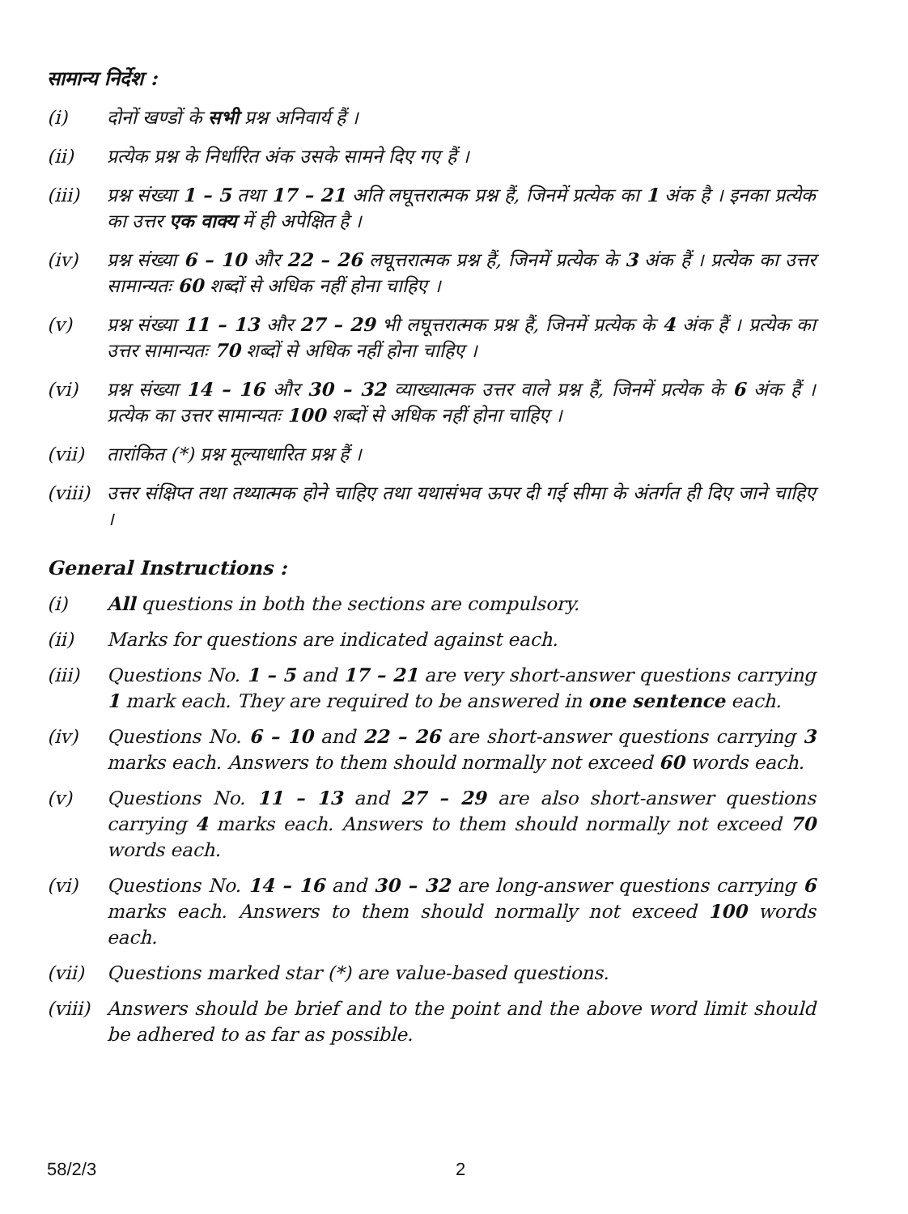सामान्य निर्देश :
(i) दोनों खण्डों के सभी प्रश्न अनिवार्य हैं ।
(ii) प्रत्येक प्रश्न के निर्धारित अंक उसके सामने दिए गए हैं ।
(iii) प्रश्न संख्या 1 – 5 तथा 17 – 21 अति लघूत्तरात्मक प्रश्न हैं, जिनमें प्रत्येक का 1 अंक है । इनका प्रत्येक का उत्तर एक वाक्य में ही अपेक्षित है ।
(iv) प्रश्न संख्या 6 – 10 और 22 – 26 लघूत्तरात्मक प्रश्न हैं, जिनमें प्रत्येक के 3 अंक हैं । प्रत्येक का उत्तर सामान्यतः 60 शब्दों से अधिक नहीं होना चाहिए ।
(v) प्रश्न संख्या 11 – 13 और 27 – 29 भी लघूत्तरात्मक प्रश्न हैं, जिनमें प्रत्येक के 4 अंक हैं । प्रत्येक का उत्तर सामान्यतः 70 शब्दों से अधिक नहीं होना चाहिए ।
(vi) प्रश्न संख्या 14 – 16 और 30 – 32 व्याख्यात्मक उत्तर वाले प्रश्न हैं, जिनमें प्रत्येक के 6 अंक हैं । प्रत्येक का उत्तर सामान्यतः 100 शब्दों से अधिक नहीं होना चाहिए ।
(vii) तारांकित (*) प्रश्न मूल्याधारित प्रश्न हैं ।
(viii)
उत्तर संक्षिप्त तथा तथ्यात्मक होने चाहिए तथा यथासंभव ऊपर दी गई सीमा के अंतर्गत ही दिए जाने चाहिए ।
General Instructions :
(i) All questions in both the sections are compulsory.
(ii) Marks for questions are indicated against each.
(iii) Questions No. 1 – 5 and 17 – 21 are very short-answer questions carrying 1 mark each. They are required to be answered in one sentence each.
(iv) Questions No. 6 – 10 and 22 – 26 are short-answer questions carrying 3 marks each. Answers to them should normally not exceed 60 words each.
(v) Questions No. 11 – 13 and 27 – 29 are also short-answer questions carrying 4 marks each. Answers to them should normally not exceed 70 words each.
(vi) Questions No. 14 – 16 and 30 – 32 are long-answer questions carrying 6 marks each. Answers to them should normally not exceed 100 words each.
(vii) Questions marked star (*) are value-based questions.
(viii)
Answers should be brief and to the point and the above word limit should be adhered to as far as possible.
58/2/3 2